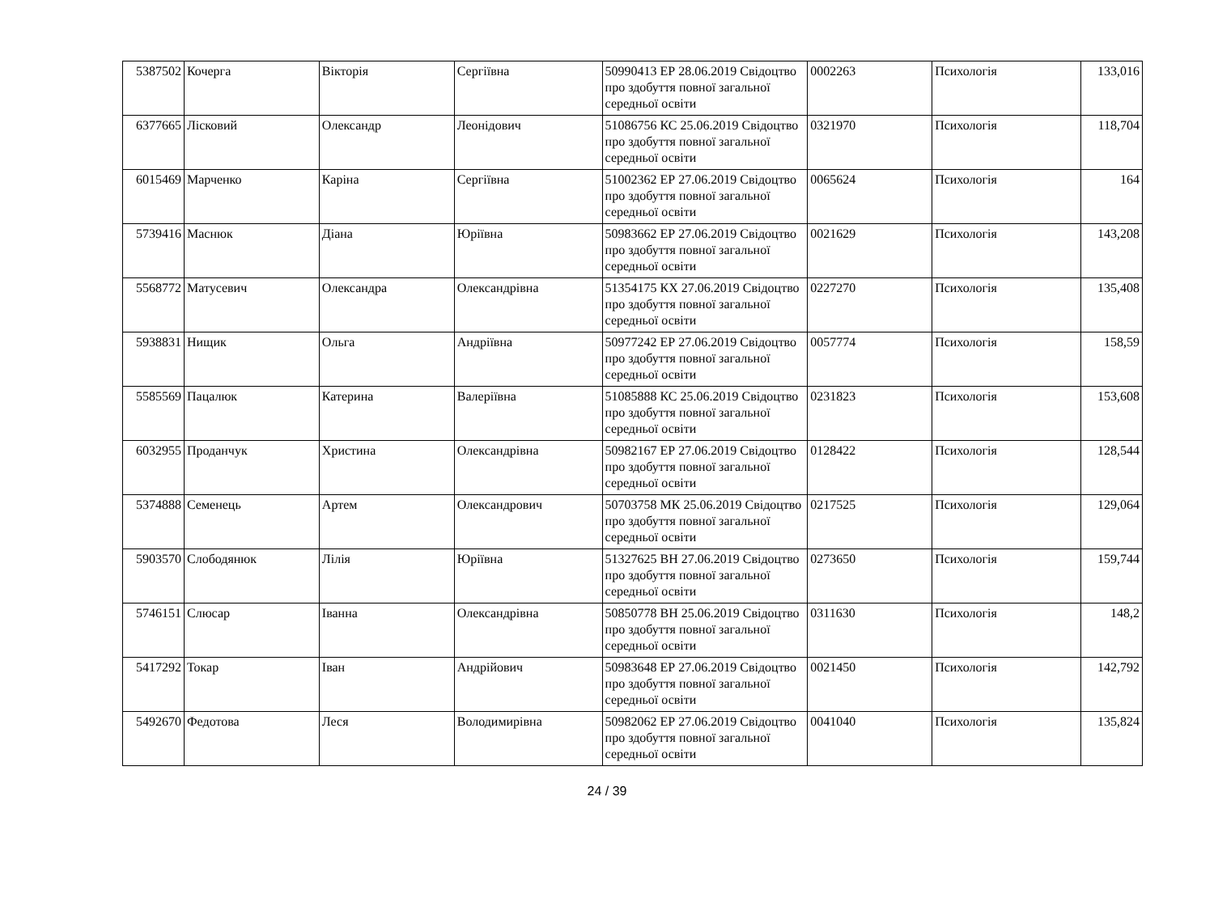| 5387502 | Кочерга | Вікторія | Сергіївна | 50990413 ЕР 28.06.2019 Свідоцтво про здобуття повної загальної середньої освіти | 0002263 | Психологія | 133,016 |
| 6377665 | Лісковий | Олександр | Леонідович | 51086756 КС 25.06.2019 Свідоцтво про здобуття повної загальної середньої освіти | 0321970 | Психологія | 118,704 |
| 6015469 | Марченко | Каріна | Сергіївна | 51002362 ЕР 27.06.2019 Свідоцтво про здобуття повної загальної середньої освіти | 0065624 | Психологія | 164 |
| 5739416 | Маснюк | Діана | Юріївна | 50983662 ЕР 27.06.2019 Свідоцтво про здобуття повної загальної середньої освіти | 0021629 | Психологія | 143,208 |
| 5568772 | Матусевич | Олександра | Олександрівна | 51354175 КХ 27.06.2019 Свідоцтво про здобуття повної загальної середньої освіти | 0227270 | Психологія | 135,408 |
| 5938831 | Нищик | Ольга | Андріївна | 50977242 ЕР 27.06.2019 Свідоцтво про здобуття повної загальної середньої освіти | 0057774 | Психологія | 158,59 |
| 5585569 | Пацалюк | Катерина | Валеріївна | 51085888 КС 25.06.2019 Свідоцтво про здобуття повної загальної середньої освіти | 0231823 | Психологія | 153,608 |
| 6032955 | Проданчук | Христина | Олександрівна | 50982167 ЕР 27.06.2019 Свідоцтво про здобуття повної загальної середньої освіти | 0128422 | Психологія | 128,544 |
| 5374888 | Семенець | Артем | Олександрович | 50703758 МК 25.06.2019 Свідоцтво про здобуття повної загальної середньої освіти | 0217525 | Психологія | 129,064 |
| 5903570 | Слободянюк | Лілія | Юріївна | 51327625 ВН 27.06.2019 Свідоцтво про здобуття повної загальної середньої освіти | 0273650 | Психологія | 159,744 |
| 5746151 | Слюсар | Іванна | Олександрівна | 50850778 ВН 25.06.2019 Свідоцтво про здобуття повної загальної середньої освіти | 0311630 | Психологія | 148,2 |
| 5417292 | Токар | Іван | Андрійович | 50983648 ЕР 27.06.2019 Свідоцтво про здобуття повної загальної середньої освіти | 0021450 | Психологія | 142,792 |
| 5492670 | Федотова | Леся | Володимирівна | 50982062 ЕР 27.06.2019 Свідоцтво про здобуття повної загальної середньої освіти | 0041040 | Психологія | 135,824 |
24 / 39